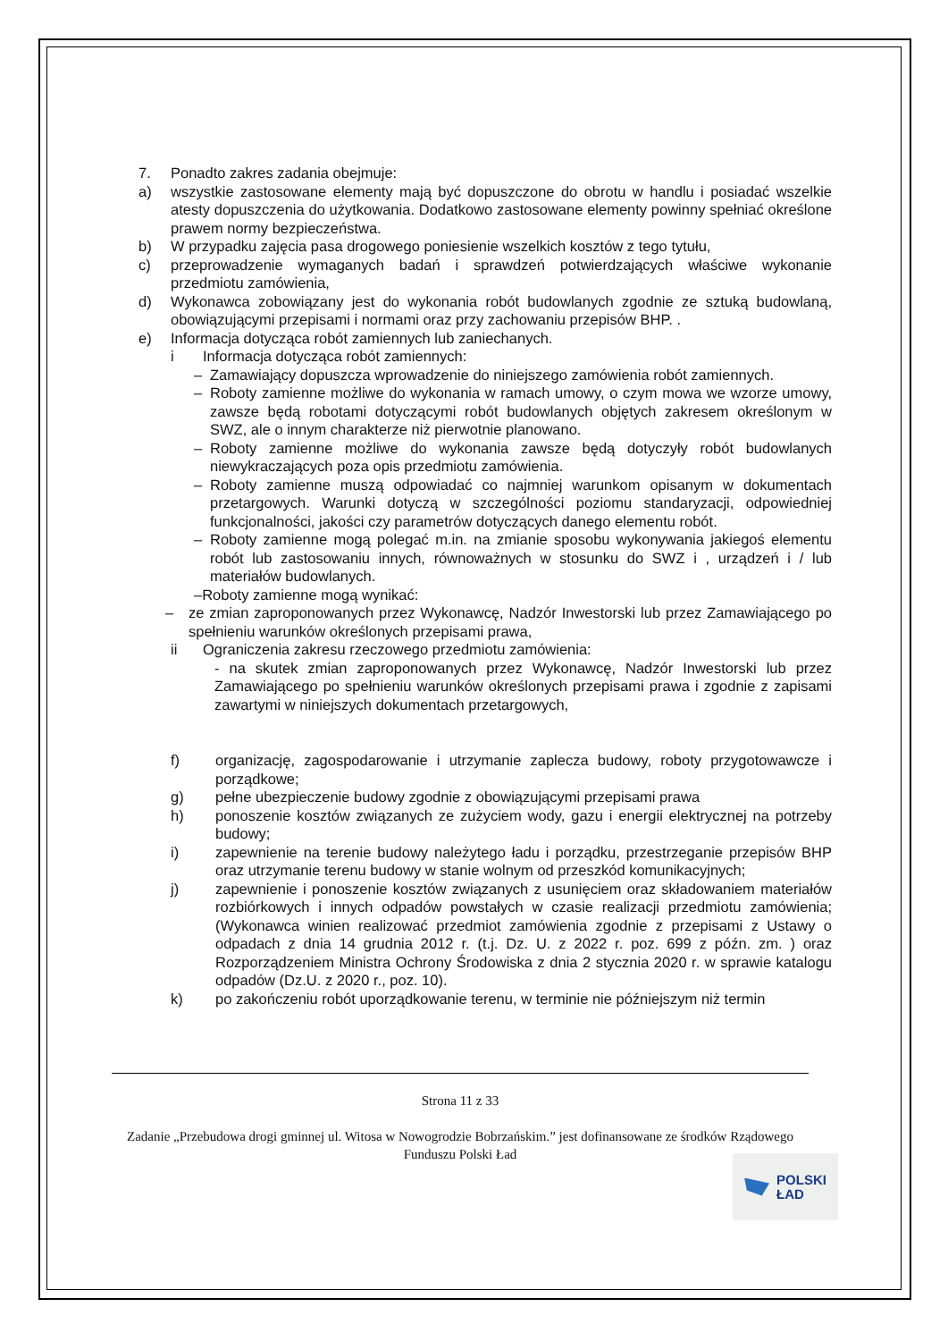7. Ponadto zakres zadania obejmuje:
a) wszystkie zastosowane elementy mają być dopuszczone do obrotu w handlu i posiadać wszelkie atesty dopuszczenia do użytkowania. Dodatkowo zastosowane elementy powinny spełniać określone prawem normy bezpieczeństwa.
b) W przypadku zajęcia pasa drogowego poniesienie wszelkich kosztów z tego tytułu,
c) przeprowadzenie wymaganych badań i sprawdzeń potwierdzających właściwe wykonanie przedmiotu zamówienia,
d) Wykonawca zobowiązany jest do wykonania robót budowlanych zgodnie ze sztuką budowlaną, obowiązującymi przepisami i normami oraz przy zachowaniu przepisów BHP. .
e) Informacja dotycząca robót zamiennych lub zaniechanych.
i Informacja dotycząca robót zamiennych:
– Zamawiający dopuszcza wprowadzenie do niniejszego zamówienia robót zamiennych.
– Roboty zamienne możliwe do wykonania w ramach umowy, o czym mowa we wzorze umowy, zawsze będą robotami dotyczącymi robót budowlanych objętych zakresem określonym w SWZ, ale o innym charakterze niż pierwotnie planowano.
– Roboty zamienne możliwe do wykonania zawsze będą dotyczyły robót budowlanych niewykraczających poza opis przedmiotu zamówienia.
– Roboty zamienne muszą odpowiadać co najmniej warunkom opisanym w dokumentach przetargowych. Warunki dotyczą w szczególności poziomu standaryzacji, odpowiedniej funkcjonalności, jakości czy parametrów dotyczących danego elementu robót.
– Roboty zamienne mogą polegać m.in. na zmianie sposobu wykonywania jakiegoś elementu robót lub zastosowaniu innych, równoważnych w stosunku do SWZ i , urządzeń i / lub materiałów budowlanych.
–Roboty zamienne mogą wynikać:
– ze zmian zaproponowanych przez Wykonawcę, Nadzór Inwestorski lub przez Zamawiającego po spełnieniu warunków określonych przepisami prawa,
ii Ograniczenia zakresu rzeczowego przedmiotu zamówienia:
- na skutek zmian zaproponowanych przez Wykonawcę, Nadzór Inwestorski lub przez Zamawiającego po spełnieniu warunków określonych przepisami prawa i zgodnie z zapisami zawartymi w niniejszych dokumentach przetargowych,
f) organizację, zagospodarowanie i utrzymanie zaplecza budowy, roboty przygotowawcze i porządkowe;
g) pełne ubezpieczenie budowy zgodnie z obowiązującymi przepisami prawa
h) ponoszenie kosztów związanych ze zużyciem wody, gazu i energii elektrycznej na potrzeby budowy;
i) zapewnienie na terenie budowy należytego ładu i porządku, przestrzeganie przepisów BHP oraz utrzymanie terenu budowy w stanie wolnym od przeszkód komunikacyjnych;
j) zapewnienie i ponoszenie kosztów związanych z usunięciem oraz składowaniem materiałów rozbiórkowych i innych odpadów powstałych w czasie realizacji przedmiotu zamówienia; (Wykonawca winien realizować przedmiot zamówienia zgodnie z przepisami z Ustawy o odpadach z dnia 14 grudnia 2012 r. (t.j. Dz. U. z 2022 r. poz. 699 z późn. zm. ) oraz Rozporządzeniem Ministra Ochrony Środowiska z dnia 2 stycznia 2020 r. w sprawie katalogu odpadów (Dz.U. z 2020 r., poz. 10).
k) po zakończeniu robót uporządkowanie terenu, w terminie nie późniejszym niż termin
Strona 11 z 33
Zadanie „Przebudowa drogi gminnej ul. Witosa w Nowogrodzie Bobrzańskim.” jest dofinansowane ze środków Rządowego Funduszu Polski Ład
POLSKI
ŁAD